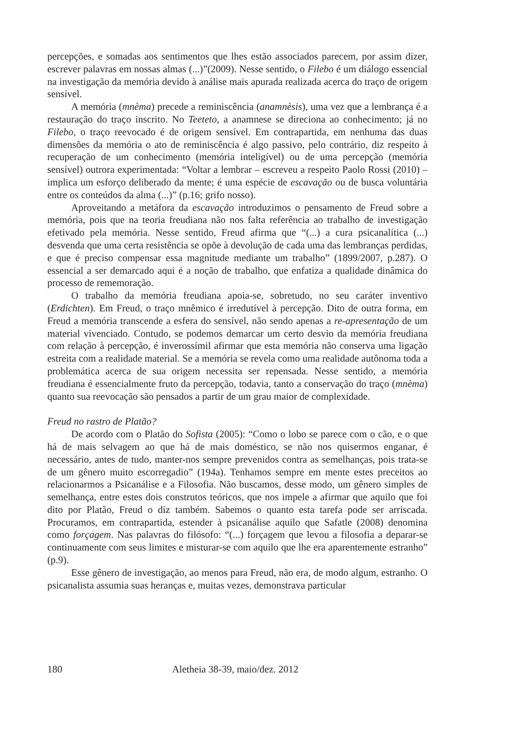percepções, e somadas aos sentimentos que lhes estão associados parecem, por assim dizer, escrever palavras em nossas almas (...)”(2009). Nesse sentido, o Filebo é um diálogo essencial na investigação da memória devido à análise mais apurada realizada acerca do traço de origem sensível.
A memória (mnèma) precede a reminiscência (anamnèsis), uma vez que a lembrança é a restauração do traço inscrito. No Teeteto, a anamnese se direciona ao conhecimento; já no Filebo, o traço reevocado é de origem sensível. Em contrapartida, em nenhuma das duas dimensões da memória o ato de reminiscência é algo passivo, pelo contrário, diz respeito à recuperação de um conhecimento (memória inteligível) ou de uma percepção (memória sensível) outrora experimentada: “Voltar a lembrar – escreveu a respeito Paolo Rossi (2010) – implica um esforço deliberado da mente; é uma espécie de escavação ou de busca voluntária entre os conteúdos da alma (...)” (p.16; grifo nosso).
Aproveitando a metáfora da escavação introduzimos o pensamento de Freud sobre a memória, pois que na teoria freudiana não nos falta referência ao trabalho de investigação efetivado pela memória. Nesse sentido, Freud afirma que “(...) a cura psicanalítica (...) desvenda que uma certa resistência se opõe à devolução de cada uma das lembranças perdidas, e que é preciso compensar essa magnitude mediante um trabalho” (1899/2007, p.287). O essencial a ser demarcado aqui é a noção de trabalho, que enfatiza a qualidade dinâmica do processo de rememoração.
O trabalho da memória freudiana apoia-se, sobretudo, no seu caráter inventivo (Erdichten). Em Freud, o traço mnêmico é irredutível à percepção. Dito de outra forma, em Freud a memória transcende a esfera do sensível, não sendo apenas a re-apresentação de um material vivenciado. Contudo, se podemos demarcar um certo desvio da memória freudiana com relação à percepção, é inverossímil afirmar que esta memória não conserva uma ligação estreita com a realidade material. Se a memória se revela como uma realidade autônoma toda a problemática acerca de sua origem necessita ser repensada. Nesse sentido, a memória freudiana é essencialmente fruto da percepção, todavia, tanto a conservação do traço (mnèma) quanto sua reevocação são pensados a partir de um grau maior de complexidade.
Freud no rastro de Platão?
De acordo com o Platão do Sofista (2005): “Como o lobo se parece com o cão, e o que há de mais selvagem ao que há de mais doméstico, se não nos quisermos enganar, é necessário, antes de tudo, manter-nos sempre prevenidos contra as semelhanças, pois trata-se de um gênero muito escorregadio” (194a). Tenhamos sempre em mente estes preceitos ao relacionarmos a Psicanálise e a Filosofia. Não buscamos, desse modo, um gênero simples de semelhança, entre estes dois construtos teóricos, que nos impele a afirmar que aquilo que foi dito por Platão, Freud o diz também. Sabemos o quanto esta tarefa pode ser arriscada. Procuramos, em contrapartida, estender à psicanálise aquilo que Safatle (2008) denomina como forçagem. Nas palavras do filósofo: “(...) forçagem que levou a filosofia a deparar-se continuamente com seus limites e misturar-se com aquilo que lhe era aparentemente estranho” (p.9).
Esse gênero de investigação, ao menos para Freud, não era, de modo algum, estranho. O psicanalista assumia suas heranças e, muitas vezes, demonstrava particular
180 Aletheia 38-39, maio/dez. 2012